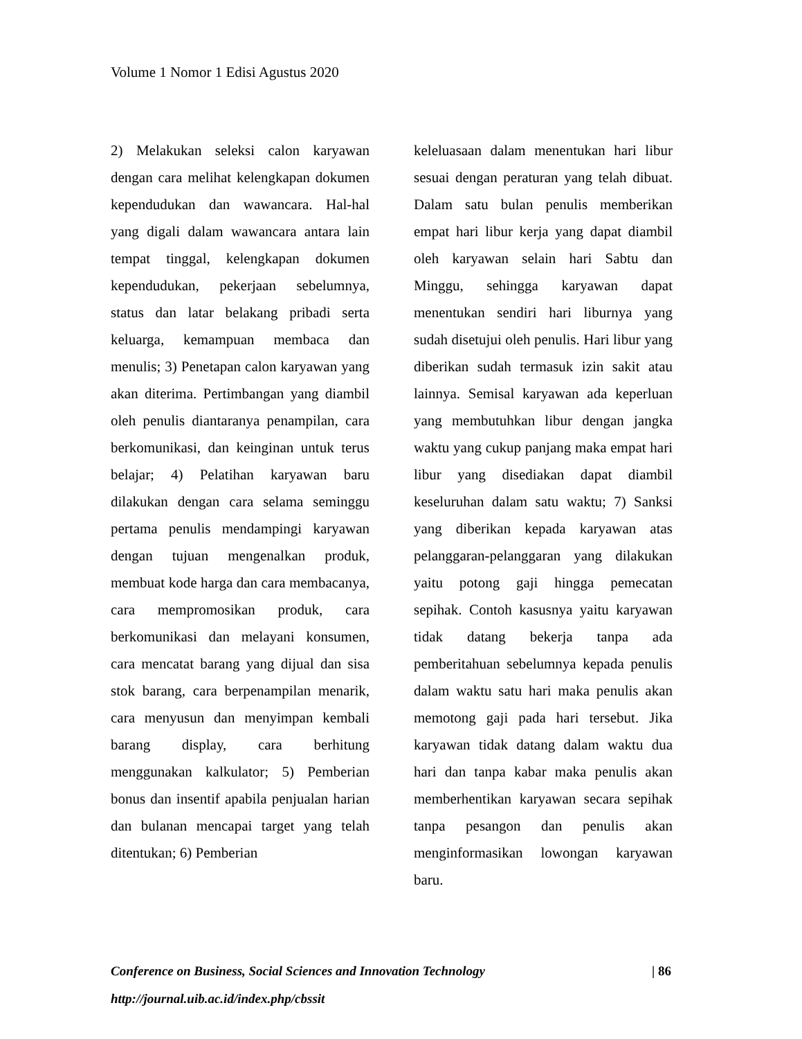Volume 1 Nomor 1 Edisi Agustus 2020
2) Melakukan seleksi calon karyawan dengan cara melihat kelengkapan dokumen kependudukan dan wawancara. Hal-hal yang digali dalam wawancara antara lain tempat tinggal, kelengkapan dokumen kependudukan, pekerjaan sebelumnya, status dan latar belakang pribadi serta keluarga, kemampuan membaca dan menulis; 3) Penetapan calon karyawan yang akan diterima. Pertimbangan yang diambil oleh penulis diantaranya penampilan, cara berkomunikasi, dan keinginan untuk terus belajar; 4) Pelatihan karyawan baru dilakukan dengan cara selama seminggu pertama penulis mendampingi karyawan dengan tujuan mengenalkan produk, membuat kode harga dan cara membacanya, cara mempromosikan produk, cara berkomunikasi dan melayani konsumen, cara mencatat barang yang dijual dan sisa stok barang, cara berpenampilan menarik, cara menyusun dan menyimpan kembali barang display, cara berhitung menggunakan kalkulator; 5) Pemberian bonus dan insentif apabila penjualan harian dan bulanan mencapai target yang telah ditentukan; 6) Pemberian
keleluasaan dalam menentukan hari libur sesuai dengan peraturan yang telah dibuat. Dalam satu bulan penulis memberikan empat hari libur kerja yang dapat diambil oleh karyawan selain hari Sabtu dan Minggu, sehingga karyawan dapat menentukan sendiri hari liburnya yang sudah disetujui oleh penulis. Hari libur yang diberikan sudah termasuk izin sakit atau lainnya. Semisal karyawan ada keperluan yang membutuhkan libur dengan jangka waktu yang cukup panjang maka empat hari libur yang disediakan dapat diambil keseluruhan dalam satu waktu; 7) Sanksi yang diberikan kepada karyawan atas pelanggaran-pelanggaran yang dilakukan yaitu potong gaji hingga pemecatan sepihak. Contoh kasusnya yaitu karyawan tidak datang bekerja tanpa ada pemberitahuan sebelumnya kepada penulis dalam waktu satu hari maka penulis akan memotong gaji pada hari tersebut. Jika karyawan tidak datang dalam waktu dua hari dan tanpa kabar maka penulis akan memberhentikan karyawan secara sepihak tanpa pesangon dan penulis akan menginformasikan lowongan karyawan baru.
Conference on Business, Social Sciences and Innovation Technology | 86
http://journal.uib.ac.id/index.php/cbssit